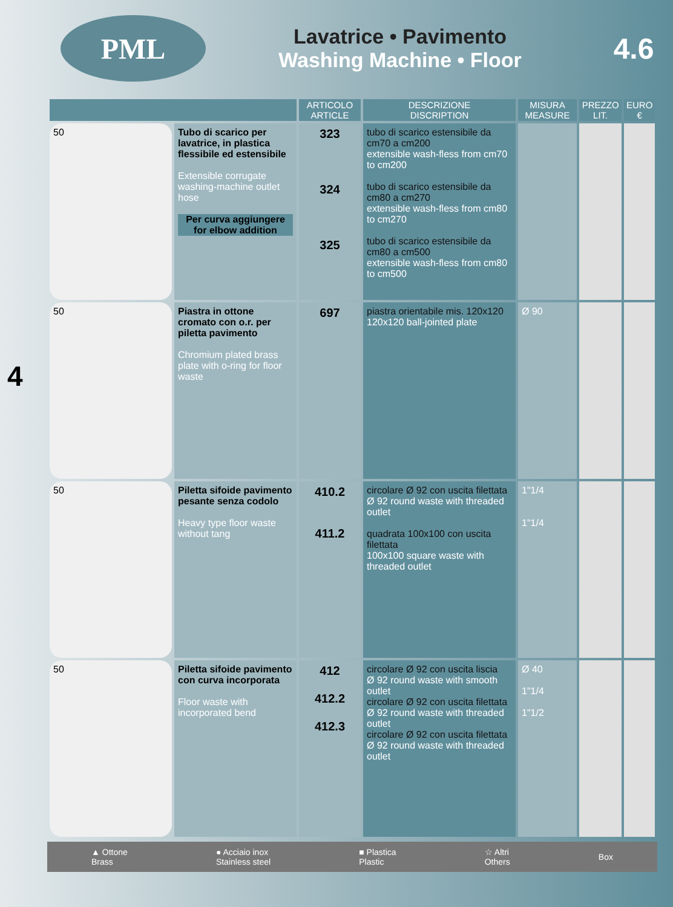PML
Lavatrice • Pavimento
Washing Machine • Floor
4.6
4
| | | ARTICOLO ARTICLE | DESCRIZIONE DISCRIPTION | MISURA MEASURE | PREZZO LIT. | EURO € |
| --- | --- | --- | --- | --- | --- | --- |
| 50 | Tubo di scarico per lavatrice, in plastica flessibile ed estensibile Extensible corrugate washing-machine outlet hose Per curva aggiungere for elbow addition | 323 324 325 | tubo di scarico estensibile da cm70 a cm200 extensible wash-fless from cm70 to cm200 tubo di scarico estensibile da cm80 a cm270 extensible wash-fless from cm80 to cm270 tubo di scarico estensibile da cm80 a cm500 extensible wash-fless from cm80 to cm500 | | | |
| 50 | Piastra in ottone cromato con o.r. per piletta pavimento Chromium plated brass plate with o-ring for floor waste | 697 | piastra orientabile mis. 120x120 120x120 ball-jointed plate | Ø 90 | | |
| 50 | Piletta sifoide pavimento pesante senza codolo Heavy type floor waste without tang | 410.2 411.2 | circolare Ø 92 con uscita filettata Ø 92 round waste with threaded outlet quadrata 100x100 con uscita filettata 100x100 square waste with threaded outlet | 1"1/4 1"1/4 | | |
| 50 | Piletta sifoide pavimento con curva incorporata Floor waste with incorporated bend | 412 412.2 412.3 | circolare Ø 92 con uscita liscia Ø 92 round waste with smooth outlet circolare Ø 92 con uscita filettata Ø 92 round waste with threaded outlet circolare Ø 92 con uscita filettata Ø 92 round waste with threaded outlet | Ø 40 1"1/4 1"1/2 | | |
▲ Ottone
Brass ● Acciaio inox
Stainless steel ■ Plastica
Plastic ☆ Altri
Others Box